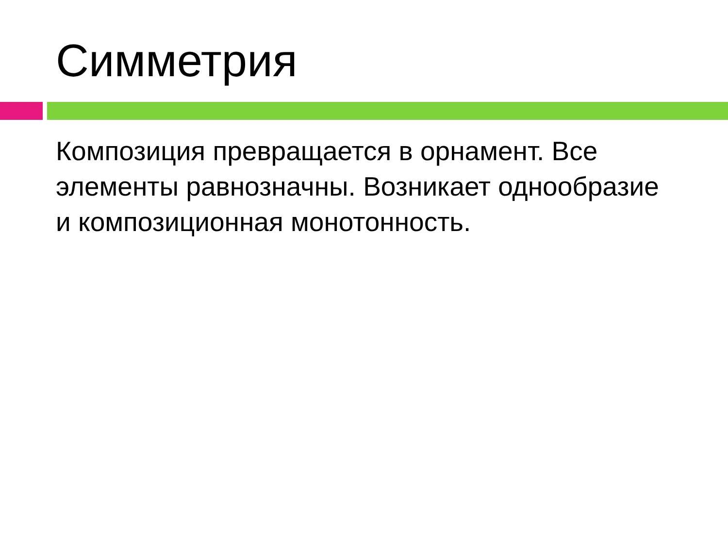Симметрия
Композиция превращается в орнамент. Все элементы равнозначны. Возникает однообразие и композиционная монотонность.